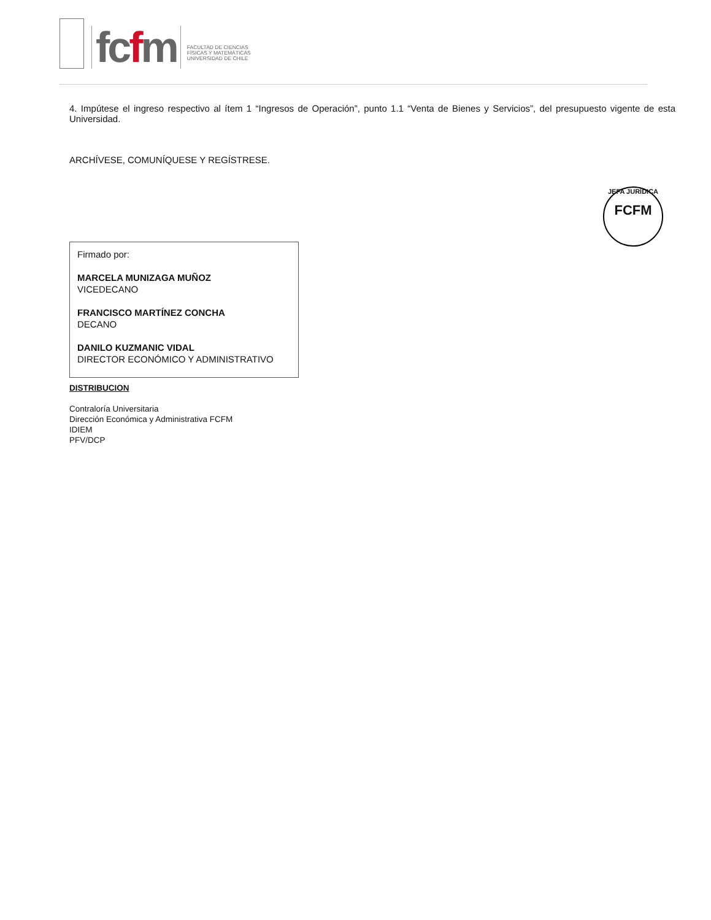fcfm
FACULTAD DE CIENCIAS
FÍSICAS Y MATEMÁTICAS
UNIVERSIDAD DE CHILE
JEFA JURÍDICA
FCFM
4. Impútese el ingreso respectivo al ítem 1 “Ingresos de Operación”, punto 1.1 “Venta de Bienes y Servicios”, del presupuesto vigente de esta Universidad.
ARCHÍVESE, COMUNÍQUESE Y REGÍSTRESE.
Firmado por:
MARCELA MUNIZAGA MUÑOZ
VICEDECANO
FRANCISCO MARTÍNEZ CONCHA
DECANO
DANILO KUZMANIC VIDAL
DIRECTOR ECONÓMICO Y ADMINISTRATIVO
DISTRIBUCION
Contraloría Universitaria
Dirección Económica y Administrativa FCFM
IDIEM
PFV/DCP